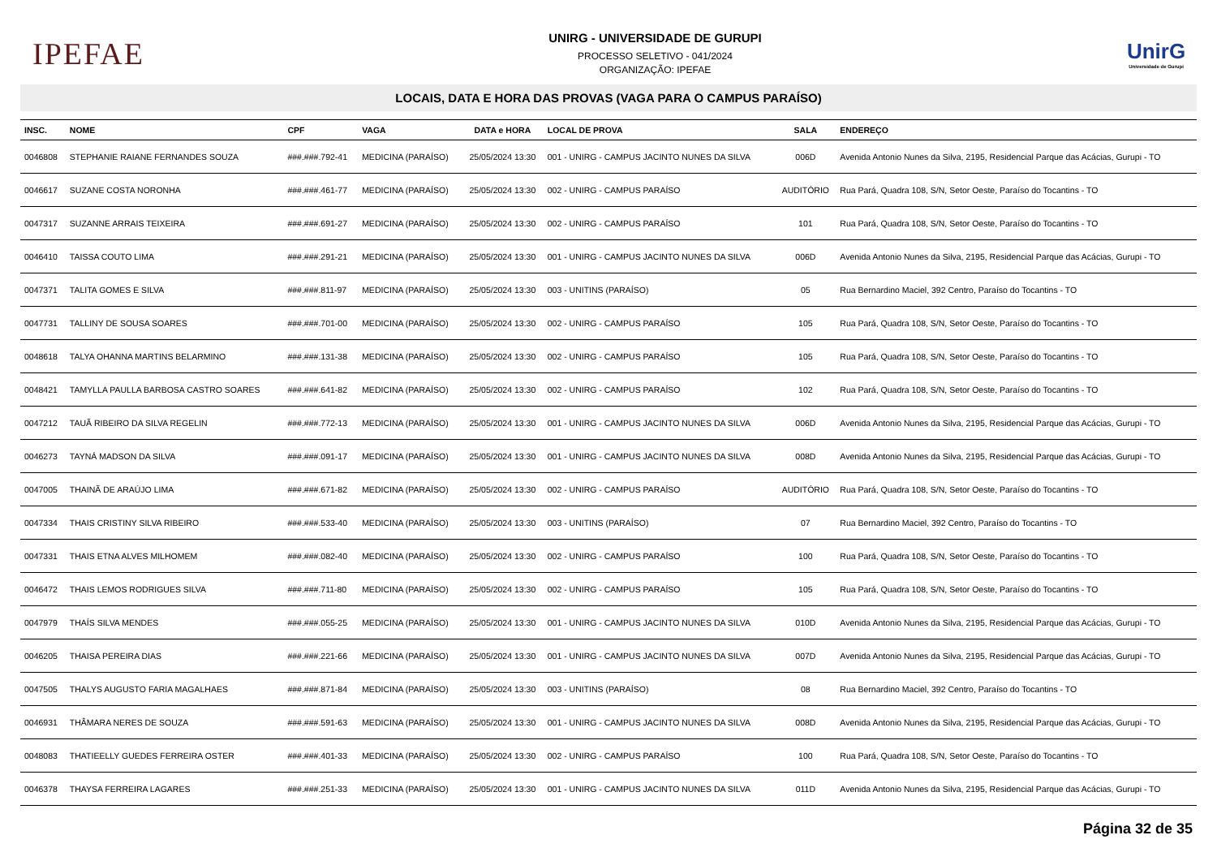IPEFAE
UNIRG - UNIVERSIDADE DE GURUPI
PROCESSO SELETIVO - 041/2024
ORGANIZAÇÃO: IPEFAE
UnirG
Universidade de Gurupi
LOCAIS, DATA E HORA DAS PROVAS (VAGA PARA O CAMPUS PARAÍSO)
| INSC. | NOME | CPF | VAGA | DATA e HORA | LOCAL DE PROVA | SALA | ENDEREÇO |
| --- | --- | --- | --- | --- | --- | --- | --- |
| 0046808 | STEPHANIE RAIANE FERNANDES SOUZA | ###.###.792-41 | MEDICINA (PARAÍSO) | 25/05/2024 13:30 | 001 - UNIRG - CAMPUS JACINTO NUNES DA SILVA | 006D | Avenida Antonio Nunes da Silva, 2195, Residencial Parque das Acácias, Gurupi - TO |
| 0046617 | SUZANE COSTA NORONHA | ###.###.461-77 | MEDICINA (PARAÍSO) | 25/05/2024 13:30 | 002 - UNIRG - CAMPUS PARAÍSO | AUDITÓRIO | Rua Pará, Quadra 108, S/N, Setor Oeste, Paraíso do Tocantins - TO |
| 0047317 | SUZANNE ARRAIS TEIXEIRA | ###.###.691-27 | MEDICINA (PARAÍSO) | 25/05/2024 13:30 | 002 - UNIRG - CAMPUS PARAÍSO | 101 | Rua Pará, Quadra 108, S/N, Setor Oeste, Paraíso do Tocantins - TO |
| 0046410 | TAISSA COUTO LIMA | ###.###.291-21 | MEDICINA (PARAÍSO) | 25/05/2024 13:30 | 001 - UNIRG - CAMPUS JACINTO NUNES DA SILVA | 006D | Avenida Antonio Nunes da Silva, 2195, Residencial Parque das Acácias, Gurupi - TO |
| 0047371 | TALITA GOMES E SILVA | ###.###.811-97 | MEDICINA (PARAÍSO) | 25/05/2024 13:30 | 003 - UNITINS (PARAÍSO) | 05 | Rua Bernardino Maciel, 392 Centro, Paraíso do Tocantins - TO |
| 0047731 | TALLINY DE SOUSA SOARES | ###.###.701-00 | MEDICINA (PARAÍSO) | 25/05/2024 13:30 | 002 - UNIRG - CAMPUS PARAÍSO | 105 | Rua Pará, Quadra 108, S/N, Setor Oeste, Paraíso do Tocantins - TO |
| 0048618 | TALYA OHANNA MARTINS BELARMINO | ###.###.131-38 | MEDICINA (PARAÍSO) | 25/05/2024 13:30 | 002 - UNIRG - CAMPUS PARAÍSO | 105 | Rua Pará, Quadra 108, S/N, Setor Oeste, Paraíso do Tocantins - TO |
| 0048421 | TAMYLLA PAULLA BARBOSA CASTRO SOARES | ###.###.641-82 | MEDICINA (PARAÍSO) | 25/05/2024 13:30 | 002 - UNIRG - CAMPUS PARAÍSO | 102 | Rua Pará, Quadra 108, S/N, Setor Oeste, Paraíso do Tocantins - TO |
| 0047212 | TAUÃ RIBEIRO DA SILVA REGELIN | ###.###.772-13 | MEDICINA (PARAÍSO) | 25/05/2024 13:30 | 001 - UNIRG - CAMPUS JACINTO NUNES DA SILVA | 006D | Avenida Antonio Nunes da Silva, 2195, Residencial Parque das Acácias, Gurupi - TO |
| 0046273 | TAYNÁ MADSON DA SILVA | ###.###.091-17 | MEDICINA (PARAÍSO) | 25/05/2024 13:30 | 001 - UNIRG - CAMPUS JACINTO NUNES DA SILVA | 008D | Avenida Antonio Nunes da Silva, 2195, Residencial Parque das Acácias, Gurupi - TO |
| 0047005 | THAINÃ DE ARAÚJO LIMA | ###.###.671-82 | MEDICINA (PARAÍSO) | 25/05/2024 13:30 | 002 - UNIRG - CAMPUS PARAÍSO | AUDITÓRIO | Rua Pará, Quadra 108, S/N, Setor Oeste, Paraíso do Tocantins - TO |
| 0047334 | THAIS CRISTINY SILVA RIBEIRO | ###.###.533-40 | MEDICINA (PARAÍSO) | 25/05/2024 13:30 | 003 - UNITINS (PARAÍSO) | 07 | Rua Bernardino Maciel, 392 Centro, Paraíso do Tocantins - TO |
| 0047331 | THAIS ETNA ALVES MILHOMEM | ###.###.082-40 | MEDICINA (PARAÍSO) | 25/05/2024 13:30 | 002 - UNIRG - CAMPUS PARAÍSO | 100 | Rua Pará, Quadra 108, S/N, Setor Oeste, Paraíso do Tocantins - TO |
| 0046472 | THAIS LEMOS RODRIGUES SILVA | ###.###.711-80 | MEDICINA (PARAÍSO) | 25/05/2024 13:30 | 002 - UNIRG - CAMPUS PARAÍSO | 105 | Rua Pará, Quadra 108, S/N, Setor Oeste, Paraíso do Tocantins - TO |
| 0047979 | THAÍS SILVA MENDES | ###.###.055-25 | MEDICINA (PARAÍSO) | 25/05/2024 13:30 | 001 - UNIRG - CAMPUS JACINTO NUNES DA SILVA | 010D | Avenida Antonio Nunes da Silva, 2195, Residencial Parque das Acácias, Gurupi - TO |
| 0046205 | THAISA PEREIRA DIAS | ###.###.221-66 | MEDICINA (PARAÍSO) | 25/05/2024 13:30 | 001 - UNIRG - CAMPUS JACINTO NUNES DA SILVA | 007D | Avenida Antonio Nunes da Silva, 2195, Residencial Parque das Acácias, Gurupi - TO |
| 0047505 | THALYS AUGUSTO FARIA MAGALHAES | ###.###.871-84 | MEDICINA (PARAÍSO) | 25/05/2024 13:30 | 003 - UNITINS (PARAÍSO) | 08 | Rua Bernardino Maciel, 392 Centro, Paraíso do Tocantins - TO |
| 0046931 | THÂMARA NERES DE SOUZA | ###.###.591-63 | MEDICINA (PARAÍSO) | 25/05/2024 13:30 | 001 - UNIRG - CAMPUS JACINTO NUNES DA SILVA | 008D | Avenida Antonio Nunes da Silva, 2195, Residencial Parque das Acácias, Gurupi - TO |
| 0048083 | THATIEELLY GUEDES FERREIRA OSTER | ###.###.401-33 | MEDICINA (PARAÍSO) | 25/05/2024 13:30 | 002 - UNIRG - CAMPUS PARAÍSO | 100 | Rua Pará, Quadra 108, S/N, Setor Oeste, Paraíso do Tocantins - TO |
| 0046378 | THAYSA FERREIRA LAGARES | ###.###.251-33 | MEDICINA (PARAÍSO) | 25/05/2024 13:30 | 001 - UNIRG - CAMPUS JACINTO NUNES DA SILVA | 011D | Avenida Antonio Nunes da Silva, 2195, Residencial Parque das Acácias, Gurupi - TO |
Página 32 de 35